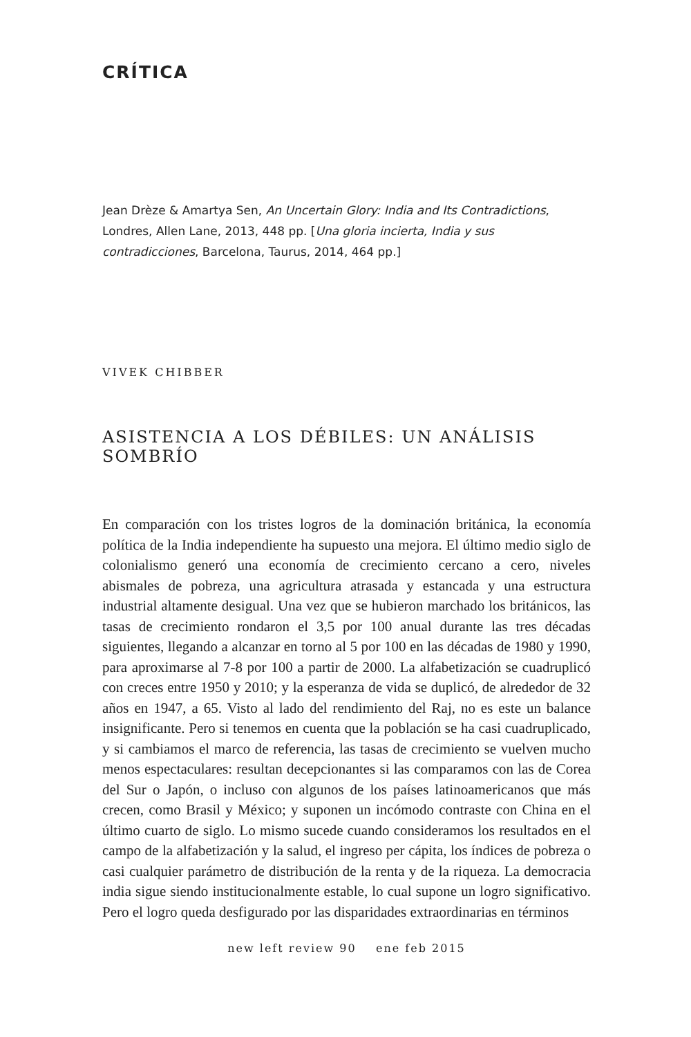CRÍTICA
Jean Drèze & Amartya Sen, An Uncertain Glory: India and Its Contradictions, Londres, Allen Lane, 2013, 448 pp. [Una gloria incierta, India y sus contradicciones, Barcelona, Taurus, 2014, 464 pp.]
VIVEK CHIBBER
ASISTENCIA A LOS DÉBILES: UN ANÁLISIS SOMBRÍO
En comparación con los tristes logros de la dominación británica, la economía política de la India independiente ha supuesto una mejora. El último medio siglo de colonialismo generó una economía de crecimiento cercano a cero, niveles abismales de pobreza, una agricultura atrasada y estancada y una estructura industrial altamente desigual. Una vez que se hubieron marchado los británicos, las tasas de crecimiento rondaron el 3,5 por 100 anual durante las tres décadas siguientes, llegando a alcanzar en torno al 5 por 100 en las décadas de 1980 y 1990, para aproximarse al 7-8 por 100 a partir de 2000. La alfabetización se cuadruplicó con creces entre 1950 y 2010; y la esperanza de vida se duplicó, de alrededor de 32 años en 1947, a 65. Visto al lado del rendimiento del Raj, no es este un balance insignificante. Pero si tenemos en cuenta que la población se ha casi cuadruplicado, y si cambiamos el marco de referencia, las tasas de crecimiento se vuelven mucho menos espectaculares: resultan decepcionantes si las comparamos con las de Corea del Sur o Japón, o incluso con algunos de los países latinoamericanos que más crecen, como Brasil y México; y suponen un incómodo contraste con China en el último cuarto de siglo. Lo mismo sucede cuando consideramos los resultados en el campo de la alfabetización y la salud, el ingreso per cápita, los índices de pobreza o casi cualquier parámetro de distribución de la renta y de la riqueza. La democracia india sigue siendo institucionalmente estable, lo cual supone un logro significativo. Pero el logro queda desfigurado por las disparidades extraordinarias en términos
new left review 90 ene feb 2015